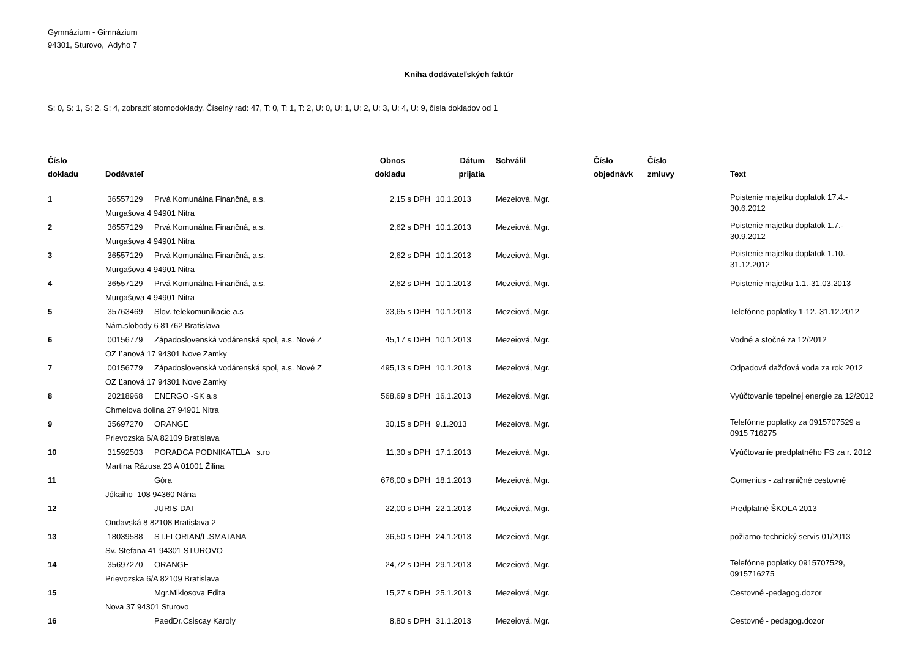Gymnázium - Gimnázium
94301, Sturovo, Adyho 7
Kniha dodávateľských faktúr
S: 0, S: 1, S: 2, S: 4, zobraziť stornodoklady, Číselný rad: 47, T: 0, T: 1, T: 2, U: 0, U: 1, U: 2, U: 3, U: 4, U: 9, čísla dokladov od 1
| Číslo dokladu | Dodávateľ | | Obnos dokladu | | Dátum prijatia | Schválil | Číslo objednávk | Číslo zmluvy | Text |
| --- | --- | --- | --- | --- | --- | --- | --- | --- | --- |
| 1 | 36557129 | Prvá Komunálna Finančná, a.s. | 2,15 | s DPH | 10.1.2013 | Mezeiová, Mgr. | | | Poistenie majetku doplatok 17.4.- 30.6.2012 |
| | Murgašova 4 94901 Nitra | | | | | | | | |
| 2 | 36557129 | Prvá Komunálna Finančná, a.s. | 2,62 | s DPH | 10.1.2013 | Mezeiová, Mgr. | | | Poistenie majetku doplatok 1.7.- 30.9.2012 |
| | Murgašova 4 94901 Nitra | | | | | | | | |
| 3 | 36557129 | Prvá Komunálna Finančná, a.s. | 2,62 | s DPH | 10.1.2013 | Mezeiová, Mgr. | | | Poistenie majetku doplatok 1.10.- 31.12.2012 |
| | Murgašova 4 94901 Nitra | | | | | | | | |
| 4 | 36557129 | Prvá Komunálna Finančná, a.s. | 2,62 | s DPH | 10.1.2013 | Mezeiová, Mgr. | | | Poistenie majetku 1.1.-31.03.2013 |
| | Murgašova 4 94901 Nitra | | | | | | | | |
| 5 | 35763469 | Slov. telekomunikacie a.s | 33,65 | s DPH | 10.1.2013 | Mezeiová, Mgr. | | | Telefónne poplatky 1-12.-31.12.2012 |
| | Nám.slobody 6 81762 Bratislava | | | | | | | | |
| 6 | 00156779 | Západoslovenská vodárenská spol, a.s. Nové Z | 45,17 | s DPH | 10.1.2013 | Mezeiová, Mgr. | | | Vodné a stočné za 12/2012 |
| | OZ Ľanová 17 94301 Nove Zamky | | | | | | | | |
| 7 | 00156779 | Západoslovenská vodárenská spol, a.s. Nové Z | 495,13 | s DPH | 10.1.2013 | Mezeiová, Mgr. | | | Odpadová dažďová voda za rok 2012 |
| | OZ Ľanová 17 94301 Nove Zamky | | | | | | | | |
| 8 | 20218968 | ENERGO -SK a.s | 568,69 | s DPH | 16.1.2013 | Mezeiová, Mgr. | | | Vyúčtovanie tepelnej energie za 12/2012 |
| | Chmelova dolina 27 94901 Nitra | | | | | | | | |
| 9 | 35697270 | ORANGE | 30,15 | s DPH | 9.1.2013 | Mezeiová, Mgr. | | | Telefónne poplatky za 0915707529 a 0915 716275 |
| | Prievozska 6/A 82109 Bratislava | | | | | | | | |
| 10 | 31592503 | PORADCA PODNIKATELA s.ro | 11,30 | s DPH | 17.1.2013 | Mezeiová, Mgr. | | | Vyúčtovanie predplatného FS za r. 2012 |
| | Martina Rázusa 23 A 01001 Žilina | | | | | | | | |
| 11 | | Góra | 676,00 | s DPH | 18.1.2013 | Mezeiová, Mgr. | | | Comenius - zahraničné cestovné |
| | Jókaiho 108 94360 Nána | | | | | | | | |
| 12 | | JURIS-DAT | 22,00 | s DPH | 22.1.2013 | Mezeiová, Mgr. | | | Predplatné ŠKOLA 2013 |
| | Ondavská 8 82108 Bratislava 2 | | | | | | | | |
| 13 | 18039588 | ST.FLORIAN/L.SMATANA | 36,50 | s DPH | 24.1.2013 | Mezeiová, Mgr. | | | požiarno-technický servis 01/2013 |
| | Sv. Stefana 41 94301 STUROVO | | | | | | | | |
| 14 | 35697270 | ORANGE | 24,72 | s DPH | 29.1.2013 | Mezeiová, Mgr. | | | Telefónne poplatky 0915707529, 0915716275 |
| | Prievozska 6/A 82109 Bratislava | | | | | | | | |
| 15 | | Mgr.Miklosova Edita | 15,27 | s DPH | 25.1.2013 | Mezeiová, Mgr. | | | Cestovné -pedagog.dozor |
| | Nova 37 94301 Sturovo | | | | | | | | |
| 16 | | PaedDr.Csiscay Karoly | 8,80 | s DPH | 31.1.2013 | Mezeiová, Mgr. | | | Cestovné - pedagog.dozor |